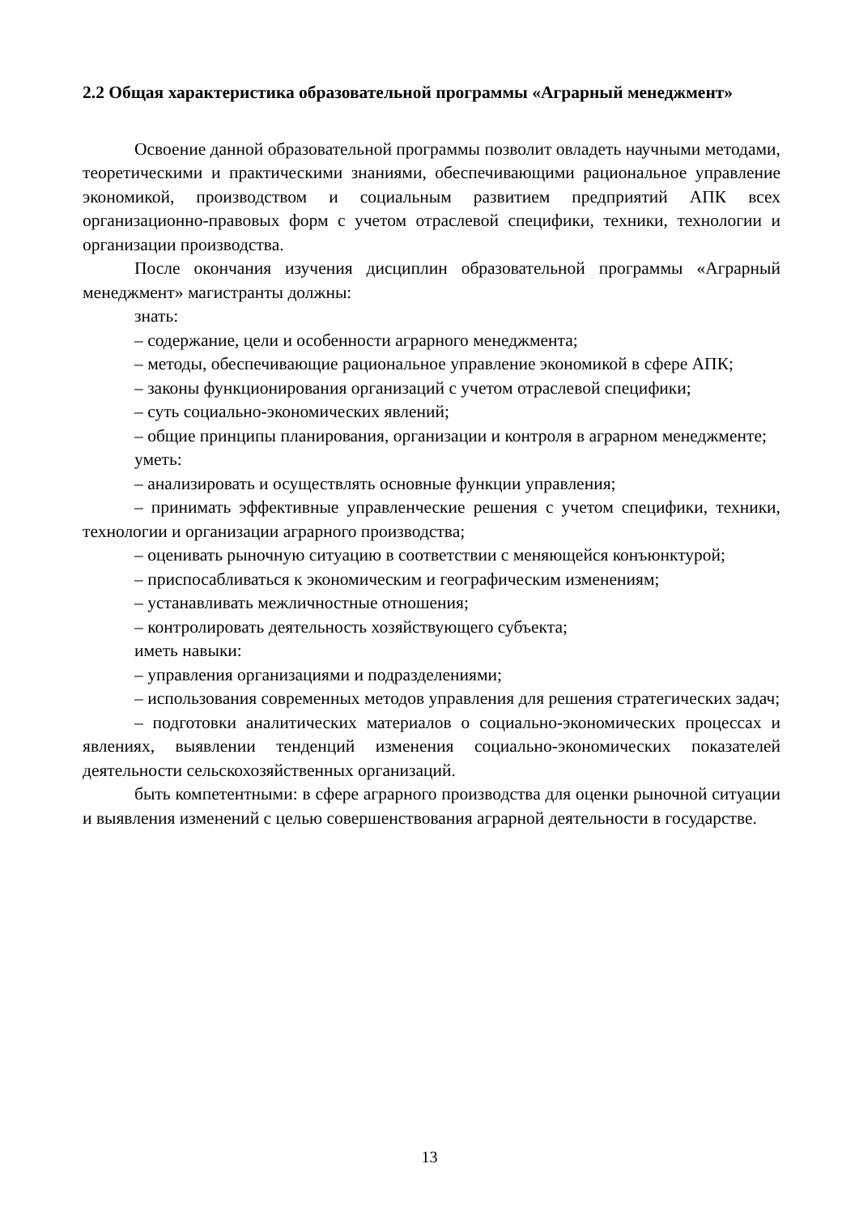2.2 Общая характеристика образовательной программы «Аграрный менеджмент»
Освоение данной образовательной программы позволит овладеть научными методами, теоретическими и практическими знаниями, обеспечивающими рациональное управление экономикой, производством и социальным развитием предприятий АПК всех организационно-правовых форм с учетом отраслевой специфики, техники, технологии и организации производства.
После окончания изучения дисциплин образовательной программы «Аграрный менеджмент» магистранты должны:
знать:
– содержание, цели и особенности аграрного менеджмента;
– методы, обеспечивающие рациональное управление экономикой в сфере АПК;
– законы функционирования организаций с учетом отраслевой специфики;
– суть социально-экономических явлений;
– общие принципы планирования, организации и контроля в аграрном менеджменте;
уметь:
– анализировать и осуществлять основные функции управления;
– принимать эффективные управленческие решения с учетом специфики, техники, технологии и организации аграрного производства;
– оценивать рыночную ситуацию в соответствии с меняющейся конъюнктурой;
– приспосабливаться к экономическим и географическим изменениям;
– устанавливать межличностные отношения;
– контролировать деятельность хозяйствующего субъекта;
иметь навыки:
– управления организациями и подразделениями;
– использования современных методов управления для решения стратегических задач;
– подготовки аналитических материалов о социально-экономических процессах и явлениях, выявлении тенденций изменения социально-экономических показателей деятельности сельскохозяйственных организаций.
быть компетентными: в сфере аграрного производства для оценки рыночной ситуации и выявления изменений с целью совершенствования аграрной деятельности в государстве.
13